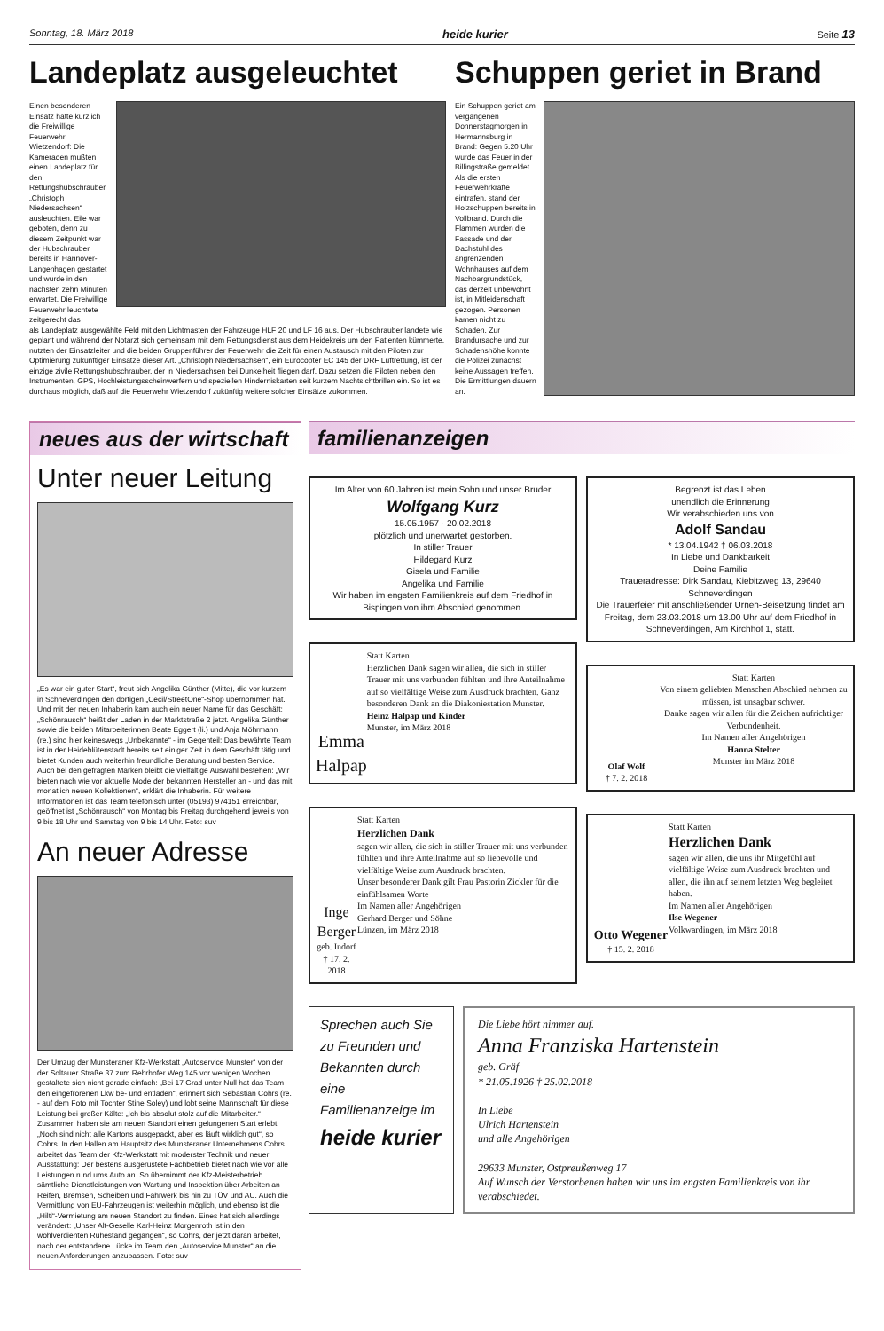Sonntag, 18. März 2018 heide kurier Seite 13
Landeplatz ausgeleuchtet
Einen besonderen Einsatz hatte kürzlich die Freiwillige Feuerwehr Wietzendorf: Die Kameraden mußten einen Landeplatz für den Rettungshubschrauber „Christoph Niedersachsen“ ausleuchten. Eile war geboten, denn zu diesem Zeitpunkt war der Hubschrauber bereits in Hannover-Langenhagen gestartet und wurde in den nächsten zehn Minuten erwartet. Die Freiwillige Feuerwehr leuchtete zeitgerecht das
als Landeplatz ausgewählte Feld mit den Lichtmasten der Fahrzeuge HLF 20 und LF 16 aus. Der Hubschrauber landete wie geplant und während der Notarzt sich gemeinsam mit dem Rettungsdienst aus dem Heidekreis um den Patienten kümmerte, nutzten der Einsatzleiter und die beiden Gruppenführer der Feuerwehr die Zeit für einen Austausch mit den Piloten zur Optimierung zukünftiger Einsätze dieser Art. „Christoph Niedersachsen“, ein Eurocopter EC 145 der DRF Luftrettung, ist der einzige zivile Rettungshubschrauber, der in Niedersachsen bei Dunkelheit fliegen darf. Dazu setzen die Piloten neben den Instrumenten, GPS, Hochleistungsscheinwerfern und speziellen Hinderniskarten seit kurzem Nachtsichtbrillen ein. So ist es durchaus möglich, daß auf die Feuerwehr Wietzendorf zukünftig weitere solcher Einsätze zukommen.
Schuppen geriet in Brand
Ein Schuppen geriet am vergangenen Donnerstagmorgen in Hermannsburg in Brand: Gegen 5.20 Uhr wurde das Feuer in der Billingstraße gemeldet. Als die ersten Feuerwehrkräfte eintrafen, stand der Holzschuppen bereits in Vollbrand. Durch die Flammen wurden die Fassade und der Dachstuhl des angrenzenden Wohnhauses auf dem Nachbargrundstück, das derzeit unbewohnt ist, in Mitleidenschaft gezogen. Personen kamen nicht zu Schaden. Zur Brandursache und zur Schadenshöhe konnte die Polizei zunächst keine Aussagen treffen. Die Ermittlungen dauern an.
neues aus der wirtschaft
Unter neuer Leitung
„Es war ein guter Start“, freut sich Angelika Günther (Mitte), die vor kurzem in Schneverdingen den dortigen „Cecil/StreetOne“-Shop übernommen hat. Und mit der neuen Inhaberin kam auch ein neuer Name für das Geschäft: „Schönrausch“ heißt der Laden in der Marktstraße 2 jetzt. Angelika Günther sowie die beiden Mitarbeiterinnen Beate Eggert (li.) und Anja Möhrmann (re.) sind hier keineswegs „Unbekannte“ - im Gegenteil: Das bewährte Team ist in der Heideblütenstadt bereits seit einiger Zeit in dem Geschäft tätig und bietet Kunden auch weiterhin freundliche Beratung und besten Service. Auch bei den gefragten Marken bleibt die vielfältige Auswahl bestehen: „Wir bieten nach wie vor aktuelle Mode der bekannten Hersteller an - und das mit monatlich neuen Kollektionen“, erklärt die Inhaberin. Für weitere Informationen ist das Team telefonisch unter (05193) 974151 erreichbar, geöffnet ist „Schönrausch“ von Montag bis Freitag durchgehend jeweils von 9 bis 18 Uhr und Samstag von 9 bis 14 Uhr. Foto: suv
An neuer Adresse
Der Umzug der Munsteraner Kfz-Werkstatt „Autoservice Munster“ von der der Soltauer Straße 37 zum Rehrhofer Weg 145 vor wenigen Wochen gestaltete sich nicht gerade einfach: „Bei 17 Grad unter Null hat das Team den eingefrorenen Lkw be- und entladen“, erinnert sich Sebastian Cohrs (re. - auf dem Foto mit Tochter Stine Soley) und lobt seine Mannschaft für diese Leistung bei großer Kälte: „Ich bis absolut stolz auf die Mitarbeiter.“ Zusammen haben sie am neuen Standort einen gelungenen Start erlebt. „Noch sind nicht alle Kartons ausgepackt, aber es läuft wirklich gut“, so Cohrs. In den Hallen am Hauptsitz des Munsteraner Unternehmens Cohrs arbeitet das Team der Kfz-Werkstatt mit moderster Technik und neuer Ausstattung: Der bestens ausgerüstete Fachbetrieb bietet nach wie vor alle Leistungen rund ums Auto an. So übernimmt der Kfz-Meisterbetrieb sämtliche Dienstleistungen von Wartung und Inspektion über Arbeiten an Reifen, Bremsen, Scheiben und Fahrwerk bis hin zu TÜV und AU. Auch die Vermittlung von EU-Fahrzeugen ist weiterhin möglich, und ebenso ist die „Hilti“-Vermietung am neuen Standort zu finden. Eines hat sich allerdings verändert: „Unser Alt-Geselle Karl-Heinz Morgenroth ist in den wohlverdienten Ruhestand gegangen“, so Cohrs, der jetzt daran arbeitet, nach der entstandene Lücke im Team den „Autoservice Munster“ an die neuen Anforderungen anzupassen. Foto: suv
familienanzeigen
Im Alter von 60 Jahren ist mein Sohn und unser Bruder
Wolfgang Kurz
15.05.1957 - 20.02.2018
plötzlich und unerwartet gestorben.
In stiller Trauer
Hildegard Kurz
Gisela und Familie
Angelika und Familie
Wir haben im engsten Familienkreis auf dem Friedhof in Bispingen von ihm Abschied genommen.
Emma Halpap
Statt Karten
Herzlichen Dank sagen wir allen, die sich in stiller Trauer mit uns verbunden fühlten und ihre Anteilnahme auf so vielfältige Weise zum Ausdruck brachten. Ganz besonderen Dank an die Diakoniestation Munster.
Heinz Halpap und Kinder
Munster, im März 2018
Inge Berger
geb. Indorf
† 17. 2. 2018
Statt Karten
Herzlichen Dank
sagen wir allen, die sich in stiller Trauer mit uns verbunden fühlten und ihre Anteilnahme auf so liebevolle und vielfältige Weise zum Ausdruck brachten.
Unser besonderer Dank gilt Frau Pastorin Zickler für die einfühlsamen Worte
Im Namen aller Angehörigen
Gerhard Berger und Söhne
Lünzen, im März 2018
Begrenzt ist das Leben
unendlich die Erinnerung
Wir verabschieden uns von
Adolf Sandau
* 13.04.1942 † 06.03.2018
In Liebe und Dankbarkeit
Deine Familie
Traueradresse: Dirk Sandau, Kiebitzweg 13, 29640 Schneverdingen
Die Trauerfeier mit anschließender Urnen-Beisetzung findet am Freitag, dem 23.03.2018 um 13.00 Uhr auf dem Friedhof in Schneverdingen, Am Kirchhof 1, statt.
Olaf Wolf
† 7. 2. 2018
Statt Karten
Von einem geliebten Menschen Abschied nehmen zu müssen, ist unsagbar schwer.
Danke sagen wir allen für die Zeichen aufrichtiger Verbundenheit.
Im Namen aller Angehörigen
Hanna Stelter
Munster im März 2018
Otto Wegener
† 15. 2. 2018
Statt Karten
Herzlichen Dank
sagen wir allen, die uns ihr Mitgefühl auf vielfältige Weise zum Ausdruck brachten und allen, die ihn auf seinem letzten Weg begleitet haben.
Im Namen aller Angehörigen
Ilse Wegener
Volkwardingen, im März 2018
Sprechen auch Sie zu Freunden und Bekannten durch eine Familienanzeige im
heide kurier
Die Liebe hört nimmer auf.
Anna Franziska Hartenstein
geb. Gräf
* 21.05.1926 † 25.02.2018
In Liebe
Ulrich Hartenstein
und alle Angehörigen
29633 Munster, Ostpreußenweg 17
Auf Wunsch der Verstorbenen haben wir uns im engsten Familienkreis von ihr verabschiedet.